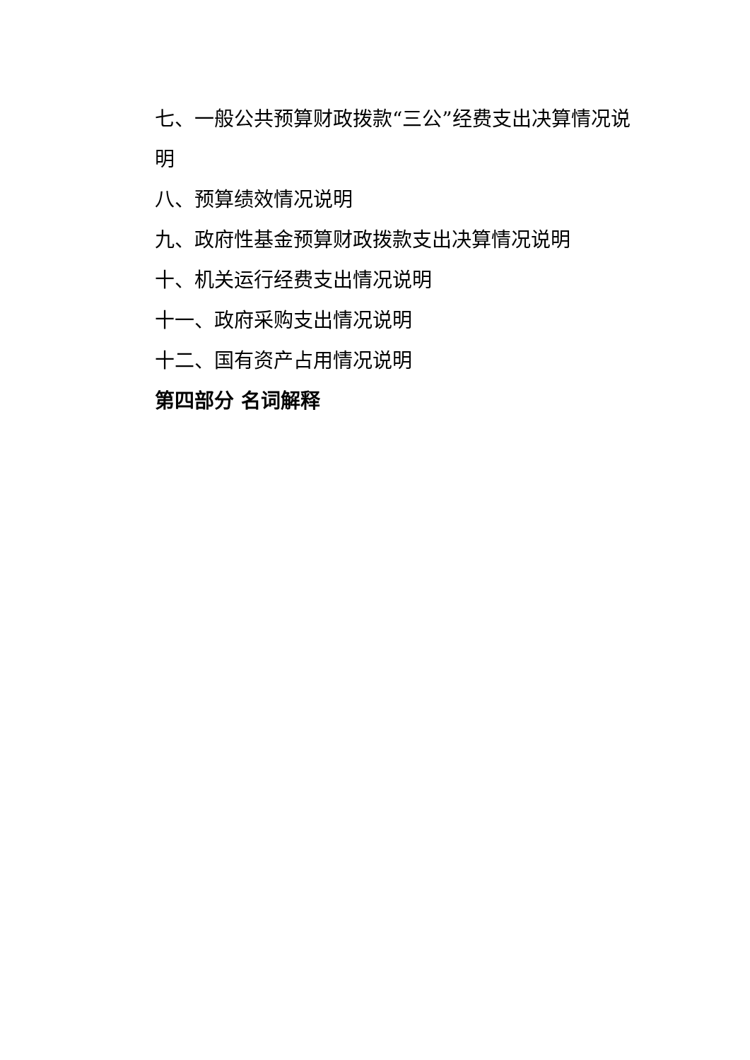七、一般公共预算财政拨款“三公”经费支出决算情况说明
八、预算绩效情况说明
九、政府性基金预算财政拨款支出决算情况说明
十、机关运行经费支出情况说明
十一、政府采购支出情况说明
十二、国有资产占用情况说明
第四部分 名词解释